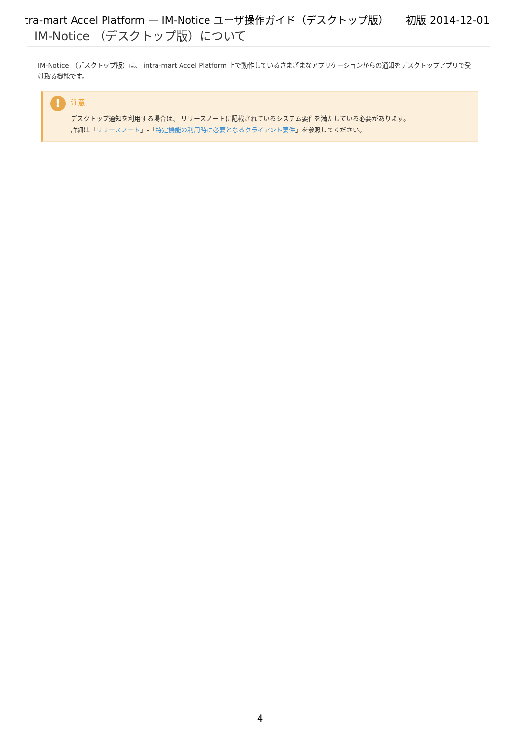tra-mart Accel Platform — IM-Notice ユーザ操作ガイド（デスクトップ版） 初版 2014-12-01
IM-Notice （デスクトップ版）について
IM-Notice （デスクトップ版）は、 intra-mart Accel Platform 上で動作しているさまざまなアプリケーションからの通知をデスクトップアプリで受け取る機能です。
!
注意
デスクトップ通知を利用する場合は、 リリースノートに記載されているシステム要件を満たしている必要があります。
詳細は「リリースノート」-「特定機能の利用時に必要となるクライアント要件」を参照してください。
4